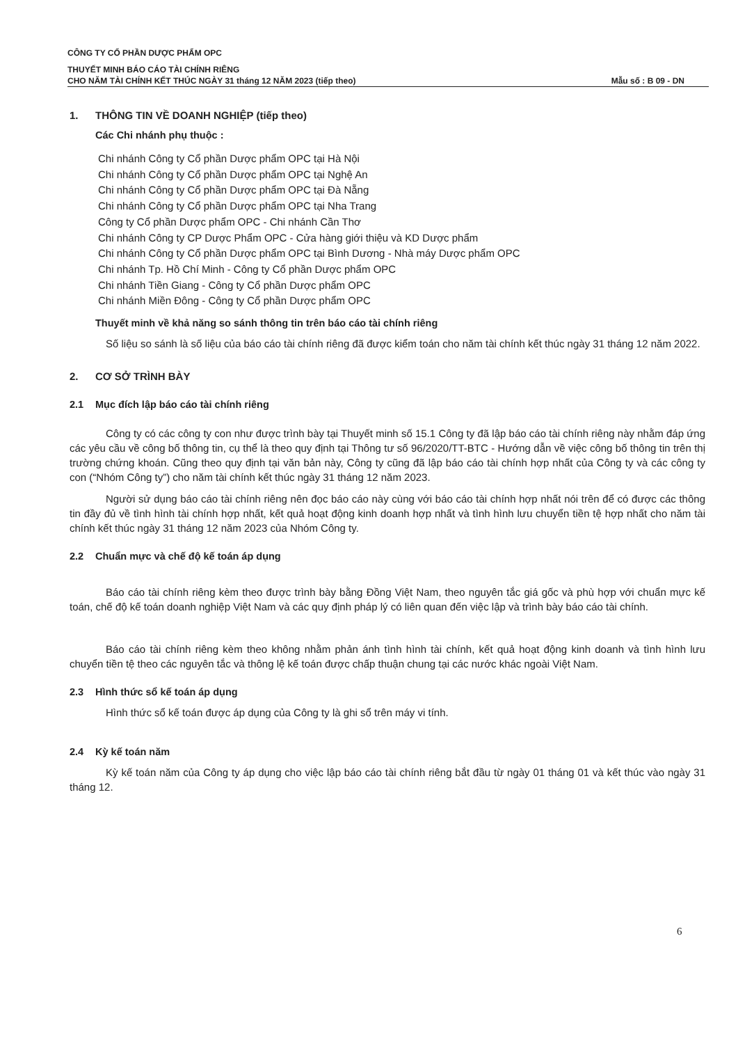CÔNG TY CỔ PHẦN DƯỢC PHẨM OPC
THUYẾT MINH BÁO CÁO TÀI CHÍNH RIÊNG
CHO NĂM TÀI CHÍNH KẾT THÚC NGÀY 31 tháng 12 NĂM 2023 (tiếp theo) Mẫu số : B 09 - DN
1. THÔNG TIN VỀ DOANH NGHIỆP (tiếp theo)
Các Chi nhánh phụ thuộc :
Chi nhánh Công ty Cổ phần Dược phẩm OPC tại Hà Nội
Chi nhánh Công ty Cổ phần Dược phẩm OPC tại Nghệ An
Chi nhánh Công ty Cổ phần Dược phẩm OPC tại Đà Nẵng
Chi nhánh Công ty Cổ phần Dược phẩm OPC tại Nha Trang
Công ty Cổ phần Dược phẩm OPC - Chi nhánh Cần Thơ
Chi nhánh Công ty CP Dược Phẩm OPC - Cửa hàng giới thiệu và KD Dược phẩm
Chi nhánh Công ty Cổ phần Dược phẩm OPC tại Bình Dương - Nhà máy Dược phẩm OPC
Chi nhánh Tp. Hồ Chí Minh - Công ty Cổ phần Dược phẩm OPC
Chi nhánh Tiền Giang - Công ty Cổ phần Dược phẩm OPC
Chi nhánh Miền Đông - Công ty Cổ phần Dược phẩm OPC
Thuyết minh về khả năng so sánh thông tin trên báo cáo tài chính riêng
Số liệu so sánh là số liệu của báo cáo tài chính riêng đã được kiểm toán cho năm tài chính kết thúc ngày 31 tháng 12 năm 2022.
2. CƠ SỞ TRÌNH BÀY
2.1 Mục đích lập báo cáo tài chính riêng
Công ty có các công ty con như được trình bày tại Thuyết minh số 15.1 Công ty đã lập báo cáo tài chính riêng này nhằm đáp ứng các yêu cầu về công bố thông tin, cụ thể là theo quy định tại Thông tư số 96/2020/TT-BTC - Hướng dẫn về việc công bố thông tin trên thị trường chứng khoán. Cũng theo quy định tại văn bản này, Công ty cũng đã lập báo cáo tài chính hợp nhất của Công ty và các công ty con (“Nhóm Công ty”) cho năm tài chính kết thúc ngày 31 tháng 12 năm 2023.
Người sử dụng báo cáo tài chính riêng nên đọc báo cáo này cùng với báo cáo tài chính hợp nhất nói trên để có được các thông tin đầy đủ về tình hình tài chính hợp nhất, kết quả hoạt động kinh doanh hợp nhất và tình hình lưu chuyển tiền tệ hợp nhất cho năm tài chính kết thúc ngày 31 tháng 12 năm 2023 của Nhóm Công ty.
2.2 Chuẩn mực và chế độ kế toán áp dụng
Báo cáo tài chính riêng kèm theo được trình bày bằng Đồng Việt Nam, theo nguyên tắc giá gốc và phù hợp với chuẩn mực kế toán, chế độ kế toán doanh nghiệp Việt Nam và các quy định pháp lý có liên quan đến việc lập và trình bày báo cáo tài chính.
Báo cáo tài chính riêng kèm theo không nhằm phản ánh tình hình tài chính, kết quả hoạt động kinh doanh và tình hình lưu chuyển tiền tệ theo các nguyên tắc và thông lệ kế toán được chấp thuận chung tại các nước khác ngoài Việt Nam.
2.3 Hình thức sổ kế toán áp dụng
Hình thức sổ kế toán được áp dụng của Công ty là ghi sổ trên máy vi tính.
2.4 Kỳ kế toán năm
Kỳ kế toán năm của Công ty áp dụng cho việc lập báo cáo tài chính riêng bắt đầu từ ngày 01 tháng 01 và kết thúc vào ngày 31 tháng 12.
6